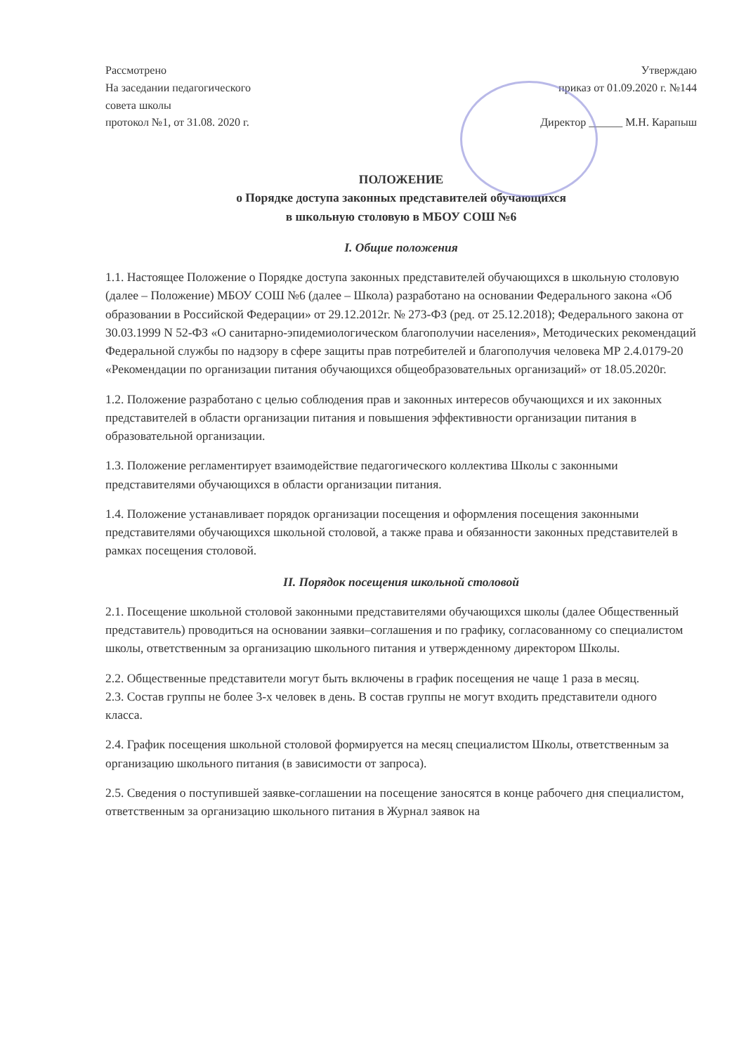Рассмотрено
На заседании педагогического
совета школы
протокол №1, от 31.08. 2020 г.
Утверждаю
приказ от 01.09.2020 г. №144
Директор ______ М.Н. Карапыш
ПОЛОЖЕНИЕ
о Порядке доступа законных представителей обучающихся
в школьную столовую в МБОУ СОШ №6
I. Общие положения
1.1. Настоящее Положение о Порядке доступа законных представителей обучающихся в школьную столовую (далее – Положение) МБОУ СОШ №6 (далее – Школа) разработано на основании Федерального закона «Об образовании в Российской Федерации» от 29.12.2012г. № 273-ФЗ (ред. от 25.12.2018); Федерального закона от 30.03.1999 N 52-ФЗ «О санитарно-эпидемиологическом благополучии населения», Методических рекомендаций Федеральной службы по надзору в сфере защиты прав потребителей и благополучия человека МР 2.4.0179-20 «Рекомендации по организации питания обучающихся общеобразовательных организаций» от 18.05.2020г.
1.2. Положение разработано с целью соблюдения прав и законных интересов обучающихся и их законных представителей в области организации питания и повышения эффективности организации питания в образовательной организации.
1.3. Положение регламентирует взаимодействие педагогического коллектива Школы с законными представителями обучающихся в области организации питания.
1.4. Положение устанавливает порядок организации посещения и оформления посещения законными представителями обучающихся школьной столовой, а также права и обязанности законных представителей в рамках посещения столовой.
II. Порядок посещения школьной столовой
2.1. Посещение школьной столовой законными представителями обучающихся школы (далее Общественный представитель) проводиться на основании заявки–соглашения и по графику, согласованному со специалистом школы, ответственным за организацию школьного питания и утвержденному директором Школы.
2.2. Общественные представители могут быть включены в график посещения не чаще 1 раза в месяц.
2.3. Состав группы не более 3-х человек в день. В состав группы не могут входить представители одного класса.
2.4. График посещения школьной столовой формируется на месяц специалистом Школы, ответственным за организацию школьного питания (в зависимости от запроса).
2.5. Сведения о поступившей заявке-соглашении на посещение заносятся в конце рабочего дня специалистом, ответственным за организацию школьного питания в Журнал заявок на